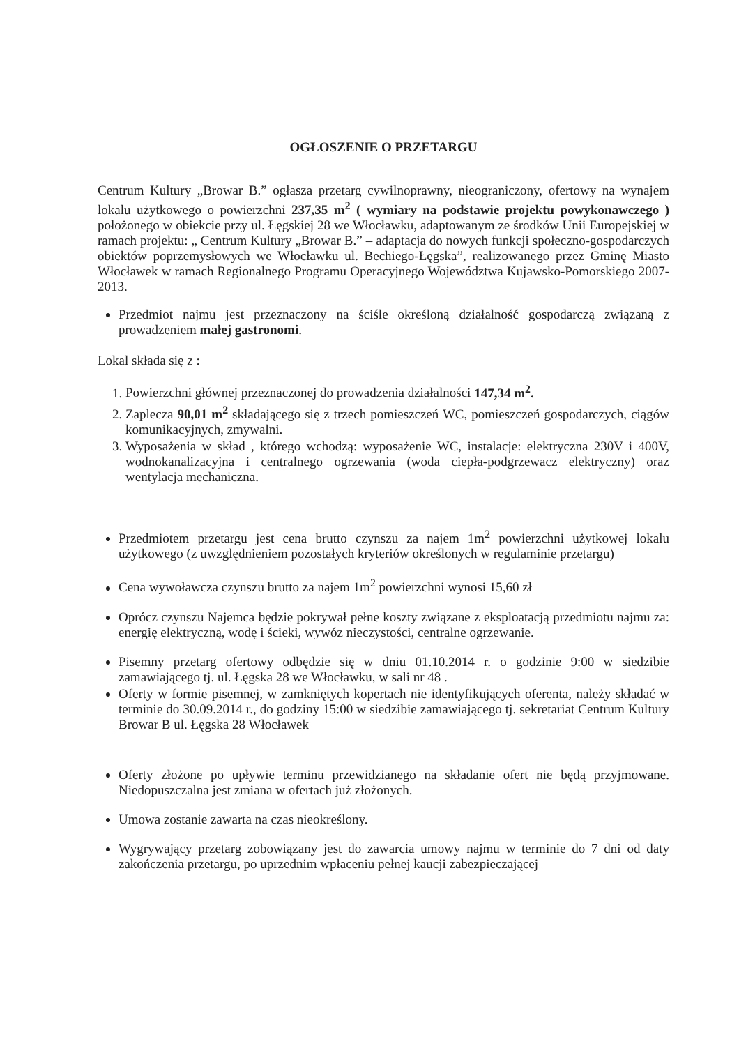OGŁOSZENIE O PRZETARGU
Centrum Kultury „Browar B.” ogłasza przetarg cywilnoprawny, nieograniczony, ofertowy na wynajem lokalu użytkowego o powierzchni 237,35 m<sup>2</sup> ( wymiary na podstawie projektu powykonawczego ) położonego w obiekcie przy ul. Łęgskiej 28 we Włocławku, adaptowanym ze środków Unii Europejskiej w ramach projektu: „ Centrum Kultury „Browar B.” – adaptacja do nowych funkcji społeczno-gospodarczych obiektów poprzemysłowych we Włocławku ul. Bechiego-Łęgska”, realizowanego przez Gminę Miasto Włocławek w ramach Regionalnego Programu Operacyjnego Województwa Kujawsko-Pomorskiego 2007-2013.
Przedmiot najmu jest przeznaczony na ściśle określoną działalność gospodarczą związaną z prowadzeniem małej gastronomi.
Lokal składa się z :
1. Powierzchni głównej przeznaczonej do prowadzenia działalności 147,34 m<sup>2</sup>.
2. Zaplecza 90,01 m<sup>2</sup> składającego się z trzech pomieszczeń WC, pomieszczeń gospodarczych, ciągów komunikacyjnych, zmywalni.
3. Wyposażenia w skład , którego wchodzą: wyposażenie WC, instalacje: elektryczna 230V i 400V, wodnokanalizacyjna i centralnego ogrzewania (woda ciepła-podgrzewacz elektryczny) oraz wentylacja mechaniczna.
Przedmiotem przetargu jest cena brutto czynszu za najem 1m<sup>2</sup> powierzchni użytkowej lokalu użytkowego (z uwzględnieniem pozostałych kryteriów określonych w regulaminie przetargu)
Cena wywoławcza czynszu brutto za najem 1m<sup>2</sup> powierzchni wynosi 15,60 zł
Oprócz czynszu Najemca będzie pokrywał pełne koszty związane z eksploatacją przedmiotu najmu za: energię elektryczną, wodę i ścieki, wywóz nieczystości, centralne ogrzewanie.
Pisemny przetarg ofertowy odbędzie się w dniu 01.10.2014 r. o godzinie 9:00 w siedzibie zamawiającego tj. ul. Łęgska 28 we Włocławku, w sali nr 48 .
Oferty w formie pisemnej, w zamkniętych kopertach nie identyfikujących oferenta, należy składać w terminie do 30.09.2014 r., do godziny 15:00 w siedzibie zamawiającego tj. sekretariat Centrum Kultury Browar B ul. Łęgska 28 Włocławek
Oferty złożone po upływie terminu przewidzianego na składanie ofert nie będą przyjmowane. Niedopuszczalna jest zmiana w ofertach już złożonych.
Umowa zostanie zawarta na czas nieokreślony.
Wygrywający przetarg zobowiązany jest do zawarcia umowy najmu w terminie do 7 dni od daty zakończenia przetargu, po uprzednim wpłaceniu pełnej kaucji zabezpieczającej